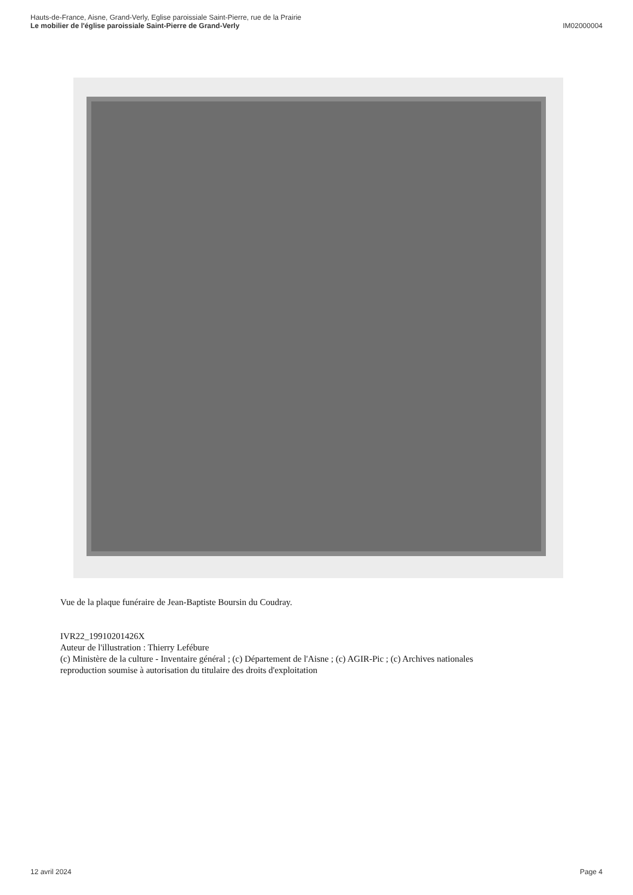Hauts-de-France, Aisne, Grand-Verly, Eglise paroissiale Saint-Pierre, rue de la Prairie
Le mobilier de l'église paroissiale Saint-Pierre de Grand-Verly
IM02000004
Vue de la plaque funéraire de Jean-Baptiste Boursin du Coudray.
IVR22_19910201426X
Auteur de l'illustration : Thierry Lefébure
(c) Ministère de la culture - Inventaire général ; (c) Département de l'Aisne ; (c) AGIR-Pic ; (c) Archives nationales
reproduction soumise à autorisation du titulaire des droits d'exploitation
12 avril 2024 Page 4